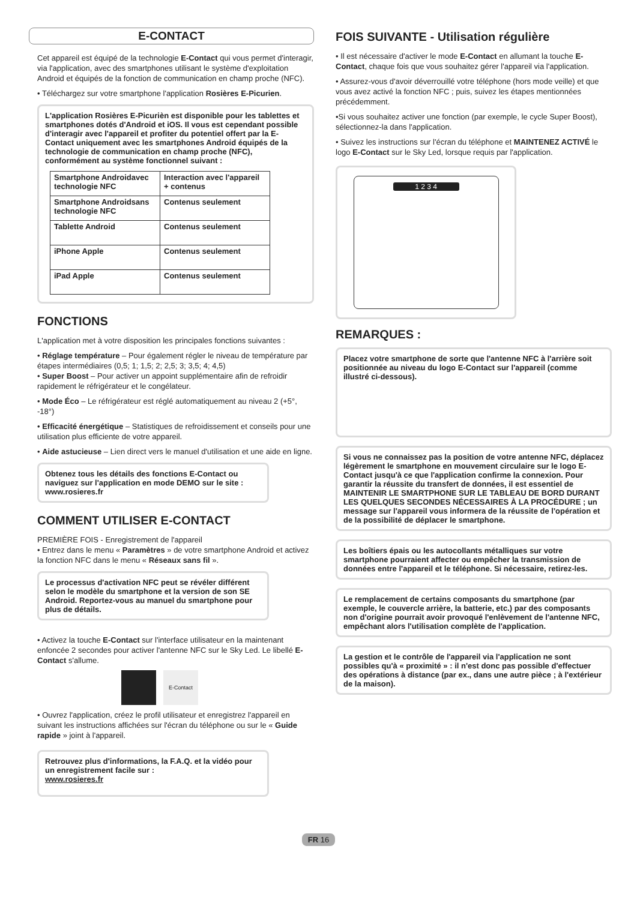E-CONTACT
Cet appareil est équipé de la technologie E-Contact qui vous permet d'interagir, via l'application, avec des smartphones utilisant le système d'exploitation Android et équipés de la fonction de communication en champ proche (NFC).
• Téléchargez sur votre smartphone l'application Rosières E-Picurien.
L'application Rosières E-Picurièn est disponible pour les tablettes et smartphones dotés d'Android et iOS. Il vous est cependant possible d'interagir avec l'appareil et profiter du potentiel offert par la E-Contact uniquement avec les smartphones Android équipés de la technologie de communication en champ proche (NFC), conformément au système fonctionnel suivant :
| Smartphone Androidavec technologie NFC | Interaction avec l'appareil + contenus |
| Smartphone Androidsans technologie NFC | Contenus seulement |
| Tablette Android | Contenus seulement |
| iPhone Apple | Contenus seulement |
| iPad Apple | Contenus seulement |
FONCTIONS
L'application met à votre disposition les principales fonctions suivantes :
• Réglage température – Pour également régler le niveau de température par étapes intermédiaires (0,5; 1; 1,5; 2; 2,5; 3; 3,5; 4; 4,5)
• Super Boost – Pour activer un appoint supplémentaire afin de refroidir rapidement le réfrigérateur et le congélateur.
• Mode Éco – Le réfrigérateur est réglé automatiquement au niveau 2 (+5°, -18°)
• Efficacité énergétique – Statistiques de refroidissement et conseils pour une utilisation plus efficiente de votre appareil.
• Aide astucieuse – Lien direct vers le manuel d'utilisation et une aide en ligne.
Obtenez tous les détails des fonctions E-Contact ou naviguez sur l'application en mode DEMO sur le site : www.rosieres.fr
COMMENT UTILISER E-CONTACT
PREMIÈRE FOIS - Enregistrement de l'appareil
• Entrez dans le menu « Paramètres » de votre smartphone Android et activez la fonction NFC dans le menu « Réseaux sans fil ».
Le processus d'activation NFC peut se révéler différent selon le modèle du smartphone et la version de son SE Android. Reportez-vous au manuel du smartphone pour plus de détails.
• Activez la touche E-Contact sur l'interface utilisateur en la maintenant enfoncée 2 secondes pour activer l'antenne NFC sur le Sky Led. Le libellé E-Contact s'allume.
E-Contact
• Ouvrez l'application, créez le profil utilisateur et enregistrez l'appareil en suivant les instructions affichées sur l'écran du téléphone ou sur le « Guide rapide » joint à l'appareil.
Retrouvez plus d'informations, la F.A.Q. et la vidéo pour un enregistrement facile sur :
www.rosieres.fr
FOIS SUIVANTE - Utilisation régulière
• Il est nécessaire d'activer le mode E-Contact en allumant la touche E-Contact, chaque fois que vous souhaitez gérer l'appareil via l'application.
• Assurez-vous d'avoir déverrouillé votre téléphone (hors mode veille) et que vous avez activé la fonction NFC ; puis, suivez les étapes mentionnées précédemment.
•Si vous souhaitez activer une fonction (par exemple, le cycle Super Boost), sélectionnez-la dans l'application.
• Suivez les instructions sur l'écran du téléphone et MAINTENEZ ACTIVÉ le logo E-Contact sur le Sky Led, lorsque requis par l'application.
1 2 3 4
REMARQUES :
Placez votre smartphone de sorte que l'antenne NFC à l'arrière soit positionnée au niveau du logo E-Contact sur l'appareil (comme illustré ci-dessous).
Si vous ne connaissez pas la position de votre antenne NFC, déplacez légèrement le smartphone en mouvement circulaire sur le logo E-Contact jusqu'à ce que l'application confirme la connexion. Pour garantir la réussite du transfert de données, il est essentiel de MAINTENIR LE SMARTPHONE SUR LE TABLEAU DE BORD DURANT LES QUELQUES SECONDES NÉCESSAIRES À LA PROCÉDURE ; un message sur l'appareil vous informera de la réussite de l'opération et de la possibilité de déplacer le smartphone.
Les boîtiers épais ou les autocollants métalliques sur votre smartphone pourraient affecter ou empêcher la transmission de données entre l'appareil et le téléphone. Si nécessaire, retirez-les.
Le remplacement de certains composants du smartphone (par exemple, le couvercle arrière, la batterie, etc.) par des composants non d'origine pourrait avoir provoqué l'enlèvement de l'antenne NFC, empêchant alors l'utilisation complète de l'application.
La gestion et le contrôle de l'appareil via l'application ne sont possibles qu'à « proximité » : il n'est donc pas possible d'effectuer des opérations à distance (par ex., dans une autre pièce ; à l'extérieur de la maison).
FR 16